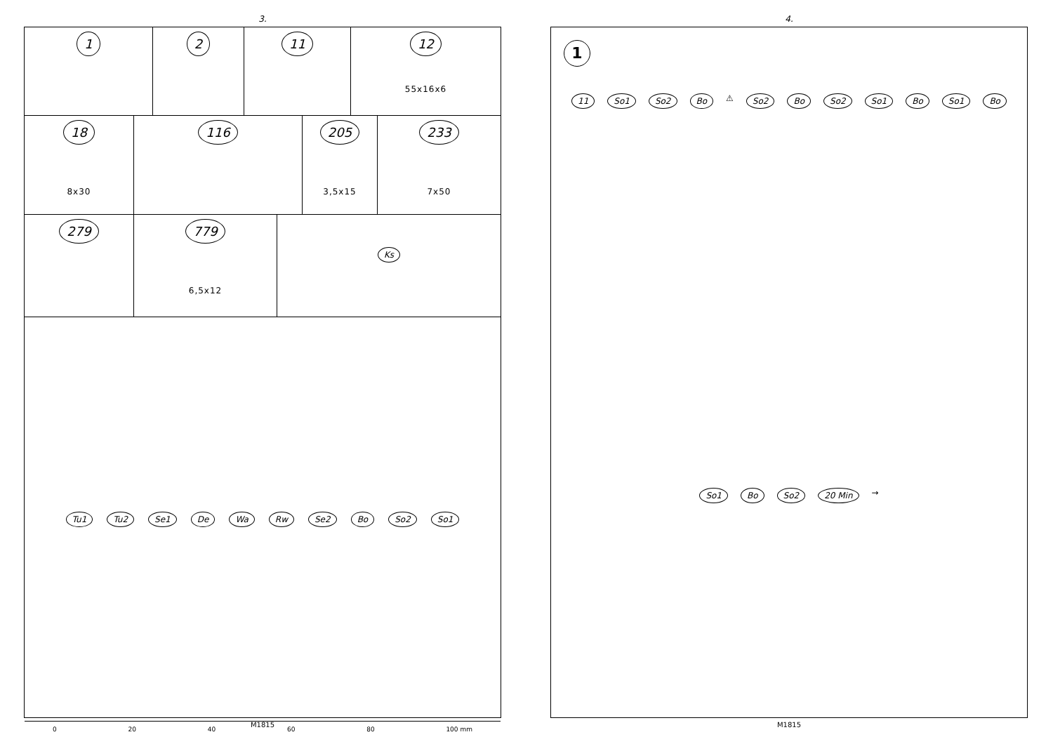3.
1 2 11 12
55x16x6
18
8x30
116 205
3,5x15
233
7x50
279 779
6,5x12
Ks
Tu1 Tu2 Se1 De Wa Rw Se2 Bo So2 So1
0 20 40 60 80 100 mm
M1815
4.
1
11 So1 So2 Bo ⚠ So2 Bo So2 So1 Bo So1 Bo
So1 Bo So2 20 Min →
M1815